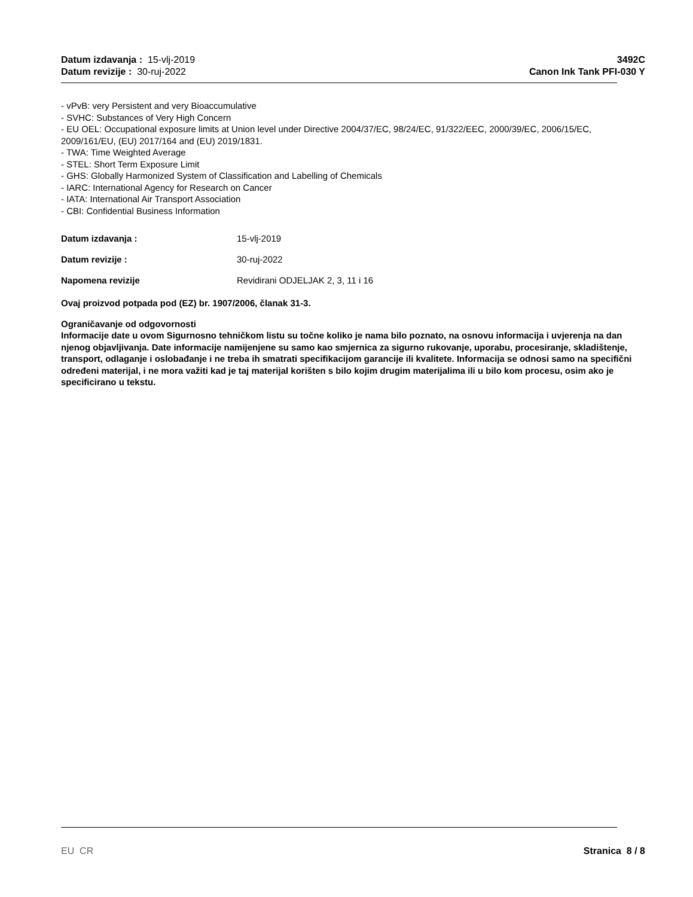Datum izdavanja : 15-vlj-2019
Datum revizije : 30-ruj-2022
3492C
Canon Ink Tank PFI-030 Y
- vPvB: very Persistent and very Bioaccumulative
- SVHC: Substances of Very High Concern
- EU OEL: Occupational exposure limits at Union level under Directive 2004/37/EC, 98/24/EC, 91/322/EEC, 2000/39/EC, 2006/15/EC, 2009/161/EU, (EU) 2017/164 and (EU) 2019/1831.
- TWA: Time Weighted Average
- STEL: Short Term Exposure Limit
- GHS: Globally Harmonized System of Classification and Labelling of Chemicals
- IARC: International Agency for Research on Cancer
- IATA: International Air Transport Association
- CBI: Confidential Business Information
Datum izdavanja : 15-vlj-2019
Datum revizije : 30-ruj-2022
Napomena revizije Revidirani ODJELJAK 2, 3, 11 i 16
Ovaj proizvod potpada pod (EZ) br. 1907/2006, članak 31-3.
Ograničavanje od odgovornosti
Informacije date u ovom Sigurnosno tehničkom listu su točne koliko je nama bilo poznato, na osnovu informacija i uvjerenja na dan njenog objavljivanja. Date informacije namijenjene su samo kao smjernica za sigurno rukovanje, uporabu, procesiranje, skladištenje, transport, odlaganje i oslobađanje i ne treba ih smatrati specifikacijom garancije ili kvalitete. Informacija se odnosi samo na specifični određeni materijal, i ne mora važiti kad je taj materijal korišten s bilo kojim drugim materijalima ili u bilo kom procesu, osim ako je specificirano u tekstu.
EU CR Stranica 8 / 8